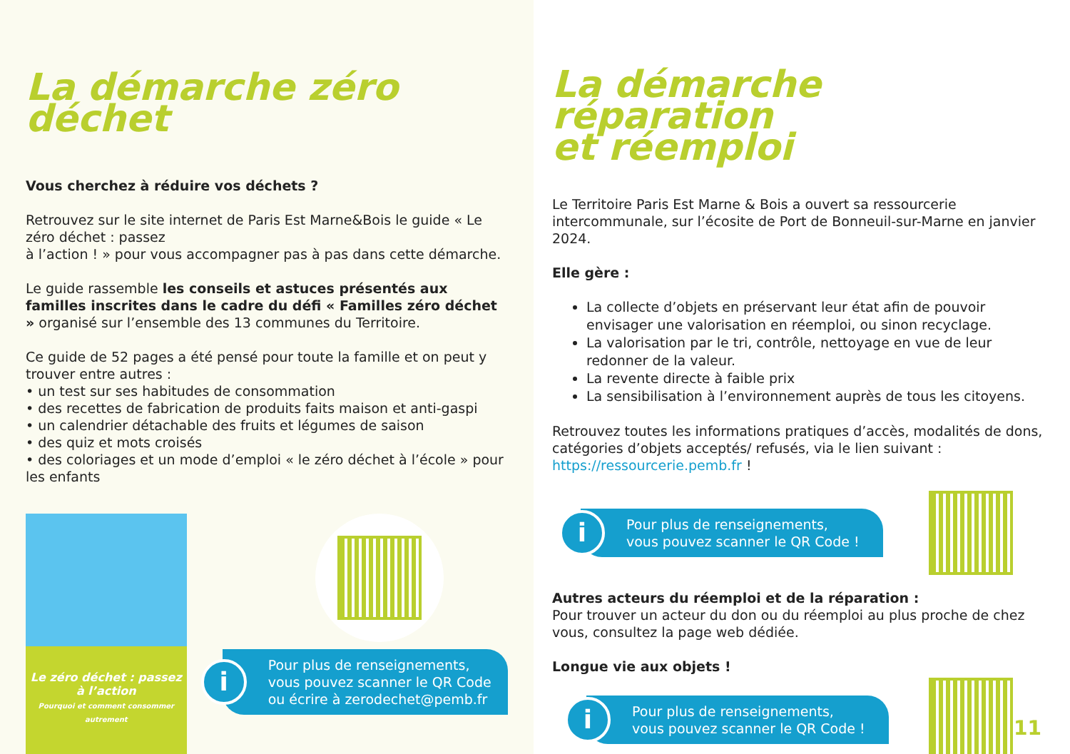La démarche zéro déchet
Vous cherchez à réduire vos déchets ?
Retrouvez sur le site internet de Paris Est Marne&Bois le guide « Le zéro déchet : passez
à l’action ! » pour vous accompagner pas à pas dans cette démarche.
Le guide rassemble les conseils et astuces présentés aux familles inscrites dans le cadre du défi « Familles zéro déchet » organisé sur l’ensemble des 13 communes du Territoire.
Ce guide de 52 pages a été pensé pour toute la famille et on peut y trouver entre autres :
• un test sur ses habitudes de consommation
• des recettes de fabrication de produits faits maison et anti-gaspi
• un calendrier détachable des fruits et légumes de saison
• des quiz et mots croisés
• des coloriages et un mode d’emploi « le zéro déchet à l’école » pour les enfants
Le zéro déchet : passez à l’action
Pourquoi et comment consommer autrement
Pour plus de renseignements,
vous pouvez scanner le QR Code
ou écrire à zerodechet@pemb.fr i
La démarche réparation
et réemploi
Le Territoire Paris Est Marne & Bois a ouvert sa ressourcerie intercommunale, sur l’écosite de Port de Bonneuil-sur-Marne en janvier 2024.
Elle gère :
La collecte d’objets en préservant leur état afin de pouvoir envisager une valorisation en réemploi, ou sinon recyclage.
La valorisation par le tri, contrôle, nettoyage en vue de leur redonner de la valeur.
La revente directe à faible prix
La sensibilisation à l’environnement auprès de tous les citoyens.
Retrouvez toutes les informations pratiques d’accès, modalités de dons, catégories d’objets acceptés/ refusés, via le lien suivant :
https://ressourcerie.pemb.fr !
Pour plus de renseignements,
vous pouvez scanner le QR Code ! i
Autres acteurs du réemploi et de la réparation :
Pour trouver un acteur du don ou du réemploi au plus proche de chez vous, consultez la page web dédiée.
Longue vie aux objets !
Pour plus de renseignements,
vous pouvez scanner le QR Code ! i
11